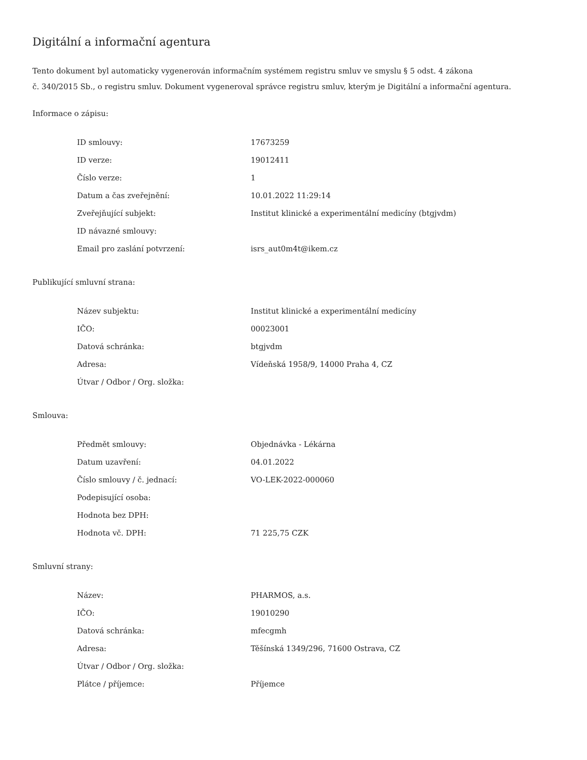Digitální a informační agentura
Tento dokument byl automaticky vygenerován informačním systémem registru smluv ve smyslu § 5 odst. 4 zákona
č. 340/2015 Sb., o registru smluv. Dokument vygeneroval správce registru smluv, kterým je Digitální a informační agentura.
Informace o zápisu:
| ID smlouvy: | 17673259 |
| ID verze: | 19012411 |
| Číslo verze: | 1 |
| Datum a čas zveřejnění: | 10.01.2022 11:29:14 |
| Zveřejňující subjekt: | Institut klinické a experimentální medicíny (btgjvdm) |
| ID návazné smlouvy: | |
| Email pro zaslání potvrzení: | isrs_aut0m4t@ikem.cz |
Publikující smluvní strana:
| Název subjektu: | Institut klinické a experimentální medicíny |
| IČO: | 00023001 |
| Datová schránka: | btgjvdm |
| Adresa: | Vídeňská 1958/9, 14000 Praha 4, CZ |
| Útvar / Odbor / Org. složka: | |
Smlouva:
| Předmět smlouvy: | Objednávka - Lékárna |
| Datum uzavření: | 04.01.2022 |
| Číslo smlouvy / č. jednací: | VO-LEK-2022-000060 |
| Podepisující osoba: | |
| Hodnota bez DPH: | |
| Hodnota vč. DPH: | 71 225,75 CZK |
Smluvní strany:
| Název: | PHARMOS, a.s. |
| IČO: | 19010290 |
| Datová schránka: | mfecgmh |
| Adresa: | Těšínská 1349/296, 71600 Ostrava, CZ |
| Útvar / Odbor / Org. složka: | |
| Plátce / příjemce: | Příjemce |